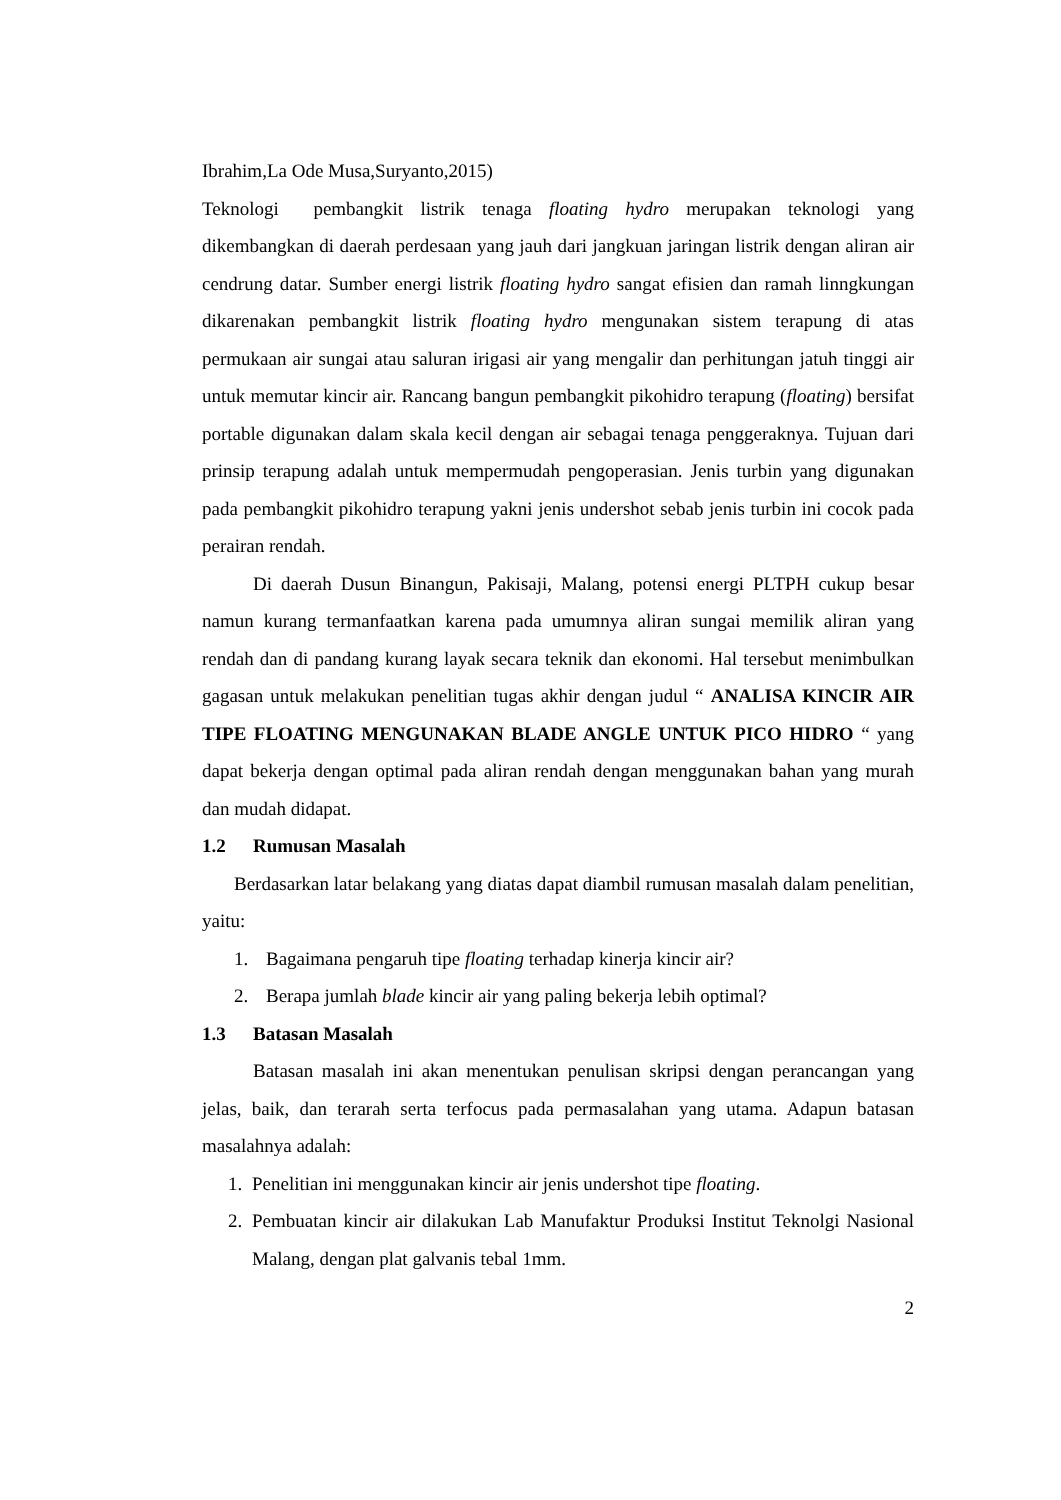Ibrahim,La Ode Musa,Suryanto,2015)
Teknologi pembangkit listrik tenaga floating hydro merupakan teknologi yang dikembangkan di daerah perdesaan yang jauh dari jangkuan jaringan listrik dengan aliran air cendrung datar. Sumber energi listrik floating hydro sangat efisien dan ramah linngkungan dikarenakan pembangkit listrik floating hydro mengunakan sistem terapung di atas permukaan air sungai atau saluran irigasi air yang mengalir dan perhitungan jatuh tinggi air untuk memutar kincir air. Rancang bangun pembangkit pikohidro terapung (floating) bersifat portable digunakan dalam skala kecil dengan air sebagai tenaga penggeraknya. Tujuan dari prinsip terapung adalah untuk mempermudah pengoperasian. Jenis turbin yang digunakan pada pembangkit pikohidro terapung yakni jenis undershot sebab jenis turbin ini cocok pada perairan rendah.
Di daerah Dusun Binangun, Pakisaji, Malang, potensi energi PLTPH cukup besar namun kurang termanfaatkan karena pada umumnya aliran sungai memilik aliran yang rendah dan di pandang kurang layak secara teknik dan ekonomi. Hal tersebut menimbulkan gagasan untuk melakukan penelitian tugas akhir dengan judul “ ANALISA KINCIR AIR TIPE FLOATING MENGUNAKAN BLADE ANGLE UNTUK PICO HIDRO “ yang dapat bekerja dengan optimal pada aliran rendah dengan menggunakan bahan yang murah dan mudah didapat.
1.2 Rumusan Masalah
Berdasarkan latar belakang yang diatas dapat diambil rumusan masalah dalam penelitian, yaitu:
1. Bagaimana pengaruh tipe floating terhadap kinerja kincir air?
2. Berapa jumlah blade kincir air yang paling bekerja lebih optimal?
1.3 Batasan Masalah
Batasan masalah ini akan menentukan penulisan skripsi dengan perancangan yang jelas, baik, dan terarah serta terfocus pada permasalahan yang utama. Adapun batasan masalahnya adalah:
1. Penelitian ini menggunakan kincir air jenis undershot tipe floating.
2. Pembuatan kincir air dilakukan Lab Manufaktur Produksi Institut Teknolgi Nasional Malang, dengan plat galvanis tebal 1mm.
2